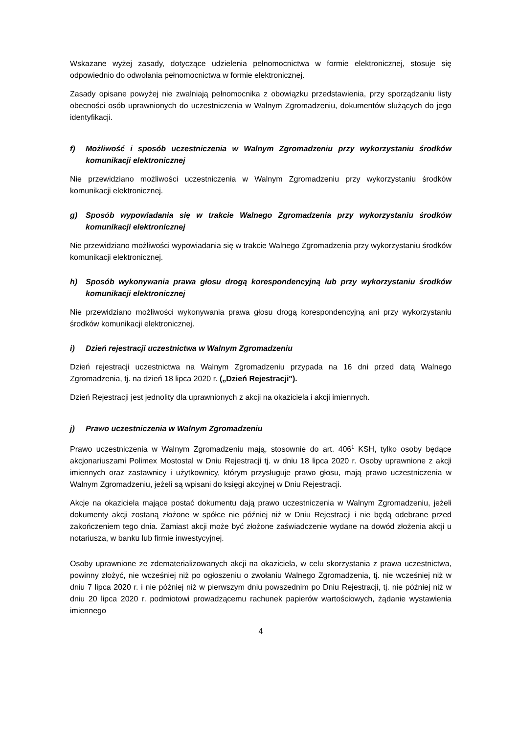Wskazane wyżej zasady, dotyczące udzielenia pełnomocnictwa w formie elektronicznej, stosuje się odpowiednio do odwołania pełnomocnictwa w formie elektronicznej.
Zasady opisane powyżej nie zwalniają pełnomocnika z obowiązku przedstawienia, przy sporządzaniu listy obecności osób uprawnionych do uczestniczenia w Walnym Zgromadzeniu, dokumentów służących do jego identyfikacji.
f) Możliwość i sposób uczestniczenia w Walnym Zgromadzeniu przy wykorzystaniu środków komunikacji elektronicznej
Nie przewidziano możliwości uczestniczenia w Walnym Zgromadzeniu przy wykorzystaniu środków komunikacji elektronicznej.
g) Sposób wypowiadania się w trakcie Walnego Zgromadzenia przy wykorzystaniu środków komunikacji elektronicznej
Nie przewidziano możliwości wypowiadania się w trakcie Walnego Zgromadzenia przy wykorzystaniu środków komunikacji elektronicznej.
h) Sposób wykonywania prawa głosu drogą korespondencyjną lub przy wykorzystaniu środków komunikacji elektronicznej
Nie przewidziano możliwości wykonywania prawa głosu drogą korespondencyjną ani przy wykorzystaniu środków komunikacji elektronicznej.
i) Dzień rejestracji uczestnictwa w Walnym Zgromadzeniu
Dzień rejestracji uczestnictwa na Walnym Zgromadzeniu przypada na 16 dni przed datą Walnego Zgromadzenia, tj. na dzień 18 lipca 2020 r. („Dzień Rejestracji").
Dzień Rejestracji jest jednolity dla uprawnionych z akcji na okaziciela i akcji imiennych.
j) Prawo uczestniczenia w Walnym Zgromadzeniu
Prawo uczestniczenia w Walnym Zgromadzeniu mają, stosownie do art. 406<sup>1</sup> KSH, tylko osoby będące akcjonariuszami Polimex Mostostal w Dniu Rejestracji tj. w dniu 18 lipca 2020 r. Osoby uprawnione z akcji imiennych oraz zastawnicy i użytkownicy, którym przysługuje prawo głosu, mają prawo uczestniczenia w Walnym Zgromadzeniu, jeżeli są wpisani do księgi akcyjnej w Dniu Rejestracji.
Akcje na okaziciela mające postać dokumentu dają prawo uczestniczenia w Walnym Zgromadzeniu, jeżeli dokumenty akcji zostaną złożone w spółce nie później niż w Dniu Rejestracji i nie będą odebrane przed zakończeniem tego dnia. Zamiast akcji może być złożone zaświadczenie wydane na dowód złożenia akcji u notariusza, w banku lub firmie inwestycyjnej.
Osoby uprawnione ze zdematerializowanych akcji na okaziciela, w celu skorzystania z prawa uczestnictwa, powinny złożyć, nie wcześniej niż po ogłoszeniu o zwołaniu Walnego Zgromadzenia, tj. nie wcześniej niż w dniu 7 lipca 2020 r. i nie później niż w pierwszym dniu powszednim po Dniu Rejestracji, tj. nie później niż w dniu 20 lipca 2020 r. podmiotowi prowadzącemu rachunek papierów wartościowych, żądanie wystawienia imiennego
4